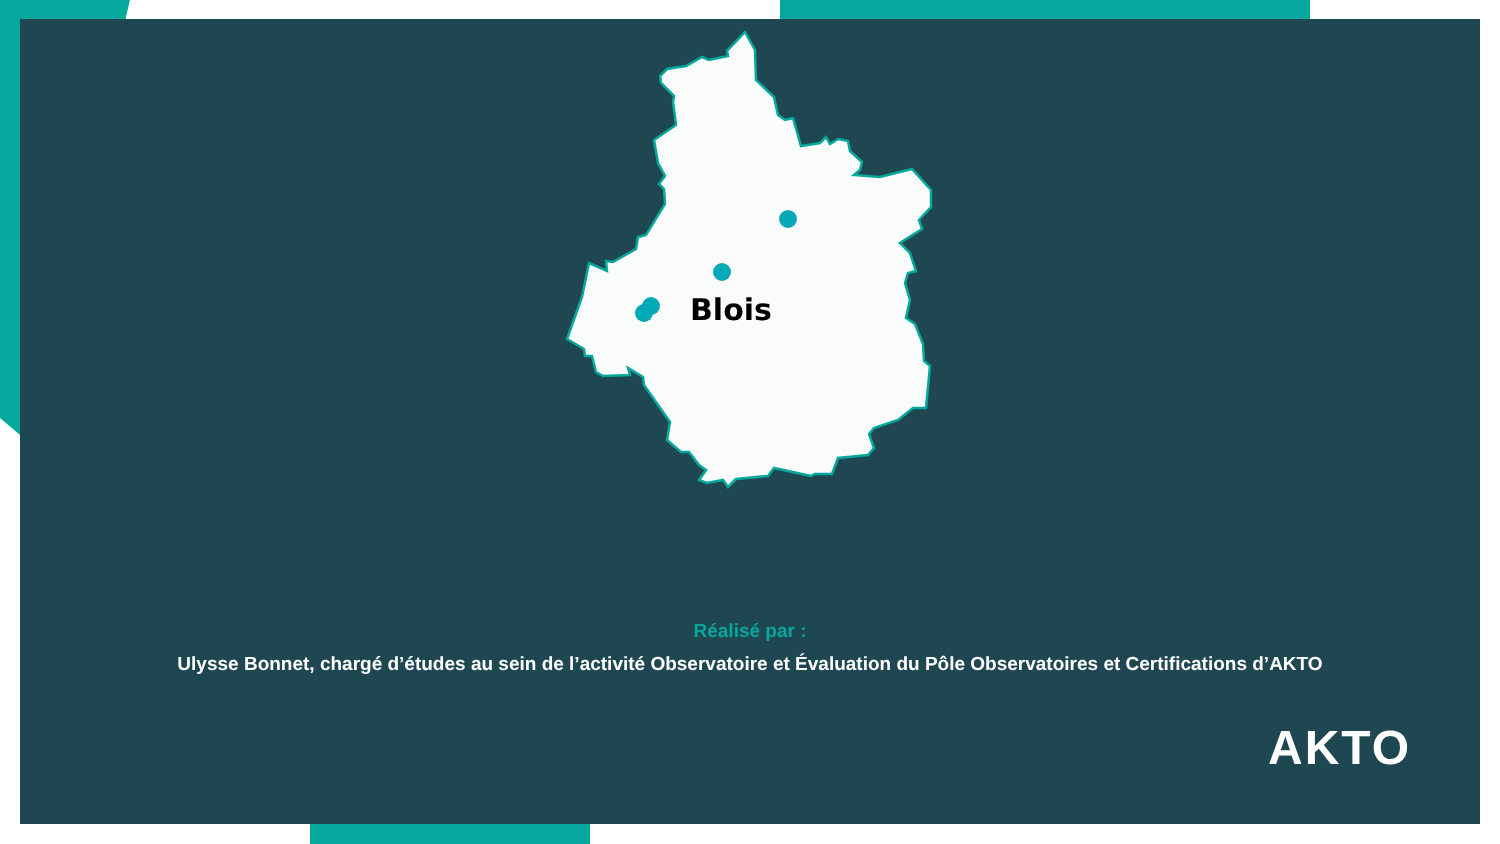Blois
Réalisé par :
Ulysse Bonnet, chargé d’études au sein de l’activité Observatoire et Évaluation du Pôle Observatoires et Certifications d’AKTO
AKTO